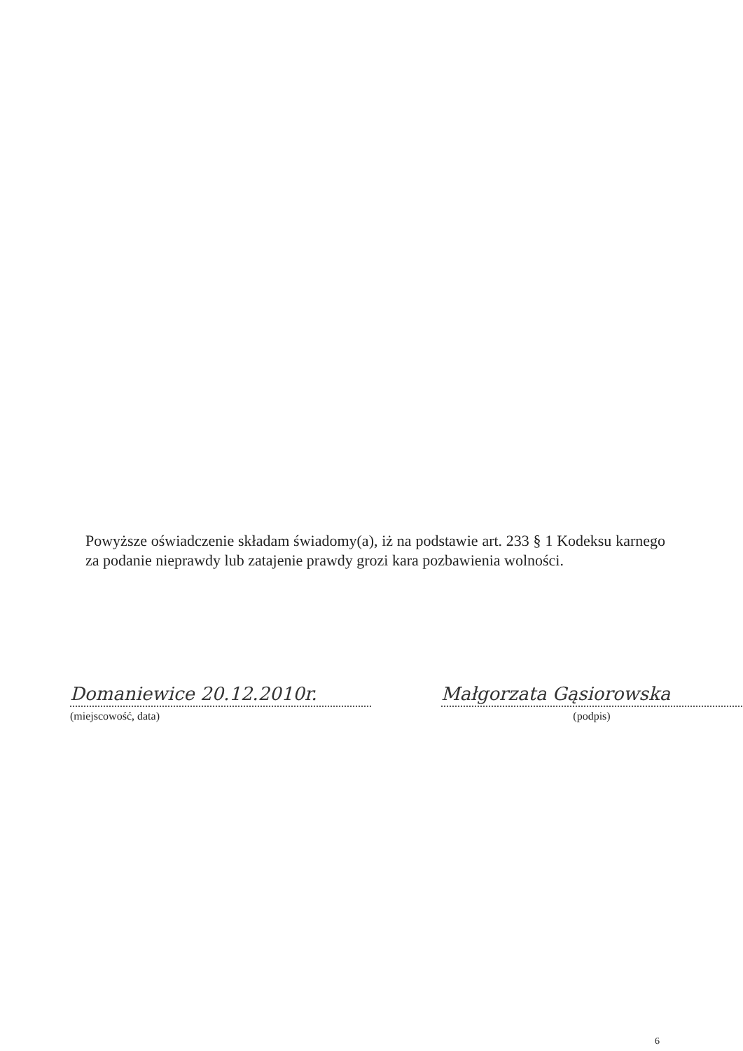Powyższe oświadczenie składam świadomy(a), iż na podstawie art. 233 § 1 Kodeksu karnego za podanie nieprawdy lub zatajenie prawdy grozi kara pozbawienia wolności.
Domaniewice 20.12.2010r.
(miejscowość, data)
Małgorzata Gąsiorowska
(podpis)
6